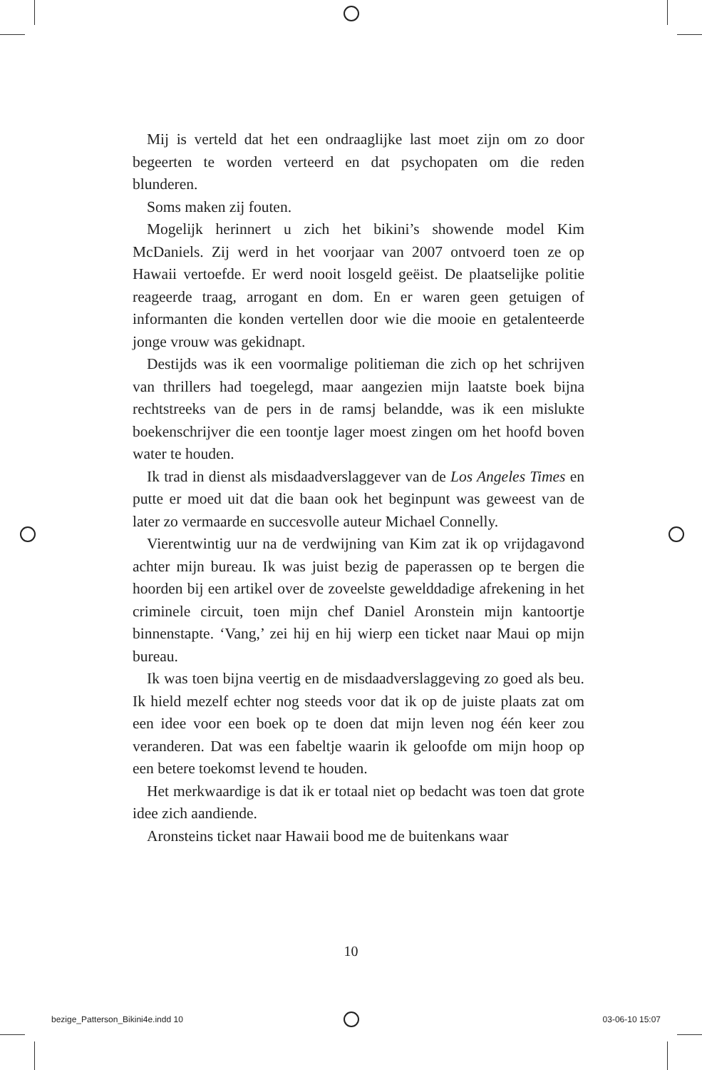Mij is verteld dat het een ondraaglijke last moet zijn om zo door begeerten te worden verteerd en dat psychopaten om die reden blunderen.
Soms maken zij fouten.
Mogelijk herinnert u zich het bikini’s showende model Kim McDaniels. Zij werd in het voorjaar van 2007 ontvoerd toen ze op Hawaii vertoefde. Er werd nooit losgeld geëist. De plaatselijke politie reageerde traag, arrogant en dom. En er waren geen getuigen of informanten die konden vertellen door wie die mooie en getalenteerde jonge vrouw was gekidnapt.
Destijds was ik een voormalige politieman die zich op het schrijven van thrillers had toegelegd, maar aangezien mijn laatste boek bijna rechtstreeks van de pers in de ramsj belandde, was ik een mislukte boekenschrijver die een toontje lager moest zingen om het hoofd boven water te houden.
Ik trad in dienst als misdaadverslaggever van de Los Angeles Times en putte er moed uit dat die baan ook het beginpunt was geweest van de later zo vermaarde en succesvolle auteur Michael Connelly.
Vierentwintig uur na de verdwijning van Kim zat ik op vrijdagavond achter mijn bureau. Ik was juist bezig de paperassen op te bergen die hoorden bij een artikel over de zoveelste gewelddadige afrekening in het criminele circuit, toen mijn chef Daniel Aronstein mijn kantoortje binnenstapte. ‘Vang,’ zei hij en hij wierp een ticket naar Maui op mijn bureau.
Ik was toen bijna veertig en de misdaadverslaggeving zo goed als beu. Ik hield mezelf echter nog steeds voor dat ik op de juiste plaats zat om een idee voor een boek op te doen dat mijn leven nog één keer zou veranderen. Dat was een fabeltje waarin ik geloofde om mijn hoop op een betere toekomst levend te houden.
Het merkwaardige is dat ik er totaal niet op bedacht was toen dat grote idee zich aandiende.
Aronsteins ticket naar Hawaii bood me de buitenkans waar
10
bezige_Patterson_Bikini4e.indd 10 03-06-10 15:07